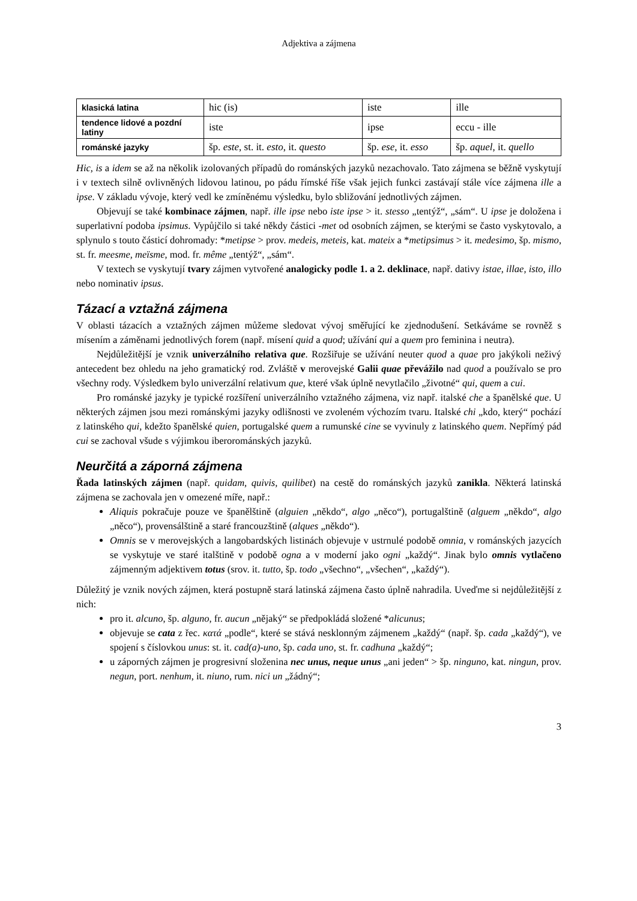Adjektiva a zájmena
| klasická latina | hic (is) | iste | ille |
| tendence lidové a pozdní latiny | iste | ipse | eccu - ille |
| románské jazyky | šp. este , st. it. esto , it. questo | šp. ese , it. esso | šp. aquel , it. quello |
Hic, is a idem se až na několik izolovaných případů do románských jazyků nezachovalo. Tato zájmena se běžně vyskytují i v textech silně ovlivněných lidovou latinou, po pádu římské říše však jejich funkci zastávají stále více zájmena ille a ipse. V základu vývoje, který vedl ke zmíněnému výsledku, bylo sbližování jednotlivých zájmen.
Objevují se také kombinace zájmen, např. ille ipse nebo iste ipse > it. stesso „tentýž“, „sám“. U ipse je doložena i superlativní podoba ipsimus. Vypůjčilo si také někdy částici -met od osobních zájmen, se kterými se často vyskytovalo, a splynulo s touto částicí dohromady: *metipse > prov. medeis, meteis, kat. mateix a *metipsimus > it. medesimo, šp. mismo, st. fr. meesme, meïsme, mod. fr. même „tentýž“, „sám“.
V textech se vyskytují tvary zájmen vytvořené analogicky podle 1. a 2. deklinace, např. dativy istae, illae, isto, illo nebo nominativ ipsus.
Tázací a vztažná zájmena
V oblasti tázacích a vztažných zájmen můžeme sledovat vývoj směřující ke zjednodušení. Setkáváme se rovněž s mísením a záměnami jednotlivých forem (např. mísení quid a quod; užívání qui a quem pro feminina i neutra).
Nejdůležitější je vznik univerzálního relativa que. Rozšiřuje se užívání neuter quod a quae pro jakýkoli neživý antecedent bez ohledu na jeho gramatický rod. Zvláště v merovejské Galii quae převážilo nad quod a používalo se pro všechny rody. Výsledkem bylo univerzální relativum que, které však úplně nevytlačilo „životné“ qui, quem a cui.
Pro románské jazyky je typické rozšíření univerzálního vztažného zájmena, viz např. italské che a španělské que. U některých zájmen jsou mezi románskými jazyky odlišnosti ve zvoleném výchozím tvaru. Italské chi „kdo, který“ pochází z latinského qui, kdežto španělské quien, portugalské quem a rumunské cine se vyvinuly z latinského quem. Nepřímý pád cui se zachoval všude s výjimkou iberorománských jazyků.
Neurčitá a záporná zájmena
Řada latinských zájmen (např. quidam, quivis, quilibet) na cestě do románských jazyků zanikla. Některá latinská zájmena se zachovala jen v omezené míře, např.:
Aliquis pokračuje pouze ve španělštině (alguien „někdo“, algo „něco“), portugalštině (alguem „někdo“, algo „něco“), provensálštině a staré francouzštině (alques „někdo“).
Omnis se v merovejských a langobardských listinách objevuje v ustrnulé podobě omnia, v románských jazycích se vyskytuje ve staré italštině v podobě ogna a v moderní jako ogni „každý“. Jinak bylo omnis vytlačeno zájmenným adjektivem totus (srov. it. tutto, šp. todo „všechno“, „všechen“, „každý“).
Důležitý je vznik nových zájmen, která postupně stará latinská zájmena často úplně nahradila. Uveďme si nejdůležitější z nich:
pro it. alcuno, šp. alguno, fr. aucun „nějaký“ se předpokládá složené *alicunus;
objevuje se cata z řec. κατά „podle“, které se stává nesklonným zájmenem „každý“ (např. šp. cada „každý“), ve spojení s číslovkou unus: st. it. cad(a)-uno, šp. cada uno, st. fr. cadhuna „každý“;
u záporných zájmen je progresivní složenina nec unus, neque unus „ani jeden“ > šp. ninguno, kat. ningun, prov. negun, port. nenhum, it. niuno, rum. nici un „žádný“;
3